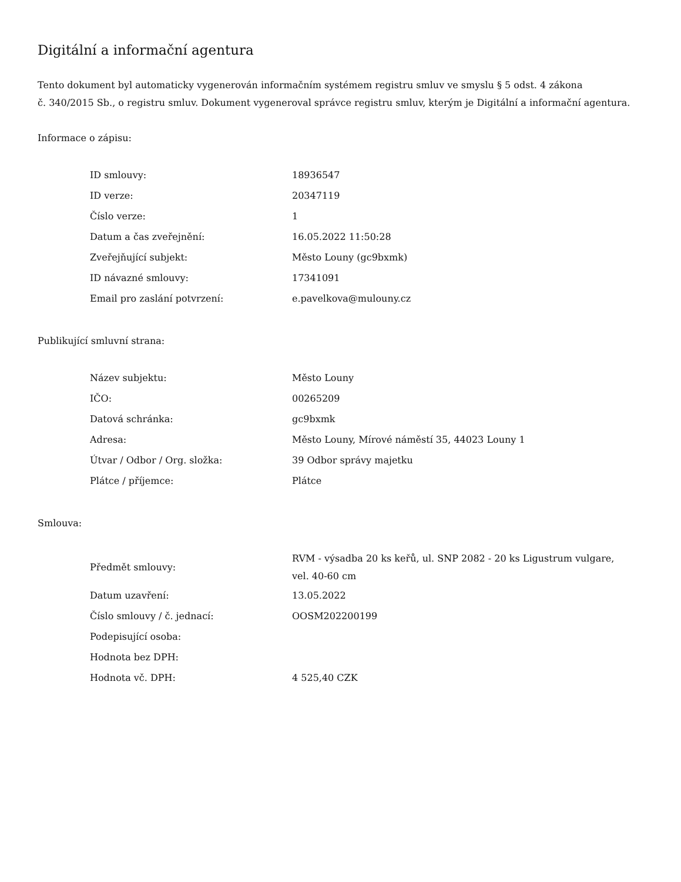Digitální a informační agentura
Tento dokument byl automaticky vygenerován informačním systémem registru smluv ve smyslu § 5 odst. 4 zákona
č. 340/2015 Sb., o registru smluv. Dokument vygeneroval správce registru smluv, kterým je Digitální a informační agentura.
Informace o zápisu:
| ID smlouvy: | 18936547 |
| ID verze: | 20347119 |
| Číslo verze: | 1 |
| Datum a čas zveřejnění: | 16.05.2022 11:50:28 |
| Zveřejňující subjekt: | Město Louny (gc9bxmk) |
| ID návazné smlouvy: | 17341091 |
| Email pro zaslání potvrzení: | e.pavelkova@mulouny.cz |
Publikující smluvní strana:
| Název subjektu: | Město Louny |
| IČO: | 00265209 |
| Datová schránka: | gc9bxmk |
| Adresa: | Město Louny, Mírové náměstí 35, 44023 Louny 1 |
| Útvar / Odbor / Org. složka: | 39 Odbor správy majetku |
| Plátce / příjemce: | Plátce |
Smlouva:
| Předmět smlouvy: | RVM - výsadba 20 ks keřů, ul. SNP 2082 - 20 ks Ligustrum vulgare, vel. 40-60 cm |
| Datum uzavření: | 13.05.2022 |
| Číslo smlouvy / č. jednací: | OOSM202200199 |
| Podepisující osoba: | |
| Hodnota bez DPH: | |
| Hodnota vč. DPH: | 4 525,40 CZK |